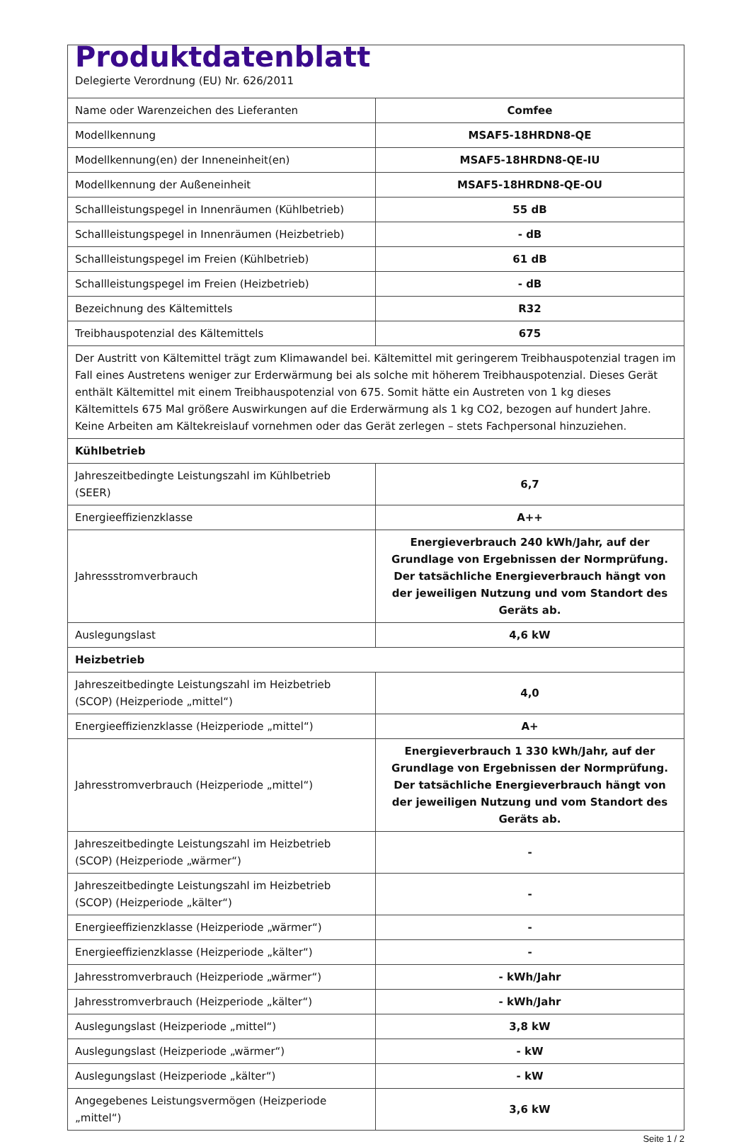| Produktdatenblatt Delegierte Verordnung (EU) Nr. 626/2011 | |
| Name oder Warenzeichen des Lieferanten | Comfee |
| Modellkennung | MSAF5-18HRDN8-QE |
| Modellkennung(en) der Inneneinheit(en) | MSAF5-18HRDN8-QE-IU |
| Modellkennung der Außeneinheit | MSAF5-18HRDN8-QE-OU |
| Schallleistungspegel in Innenräumen (Kühlbetrieb) | 55 dB |
| Schallleistungspegel in Innenräumen (Heizbetrieb) | - dB |
| Schallleistungspegel im Freien (Kühlbetrieb) | 61 dB |
| Schallleistungspegel im Freien (Heizbetrieb) | - dB |
| Bezeichnung des Kältemittels | R32 |
| Treibhauspotenzial des Kältemittels | 675 |
| Der Austritt von Kältemittel trägt zum Klimawandel bei. Kältemittel mit geringerem Treibhauspotenzial tragen im Fall eines Austretens weniger zur Erderwärmung bei als solche mit höherem Treibhauspotenzial. Dieses Gerät enthält Kältemittel mit einem Treibhauspotenzial von 675. Somit hätte ein Austreten von 1 kg dieses Kältemittels 675 Mal größere Auswirkungen auf die Erderwärmung als 1 kg CO2, bezogen auf hundert Jahre. Keine Arbeiten am Kältekreislauf vornehmen oder das Gerät zerlegen – stets Fachpersonal hinzuziehen. | |
| Kühlbetrieb | |
| Jahreszeitbedingte Leistungszahl im Kühlbetrieb (SEER) | 6,7 |
| Energieeffizienzklasse | A++ |
| Jahressstromverbrauch | Energieverbrauch 240 kWh/Jahr, auf der Grundlage von Ergebnissen der Normprüfung. Der tatsächliche Energieverbrauch hängt von der jeweiligen Nutzung und vom Standort des Geräts ab. |
| Auslegungslast | 4,6 kW |
| Heizbetrieb | |
| Jahreszeitbedingte Leistungszahl im Heizbetrieb (SCOP) (Heizperiode „mittel“) | 4,0 |
| Energieeffizienzklasse (Heizperiode „mittel“) | A+ |
| Jahresstromverbrauch (Heizperiode „mittel“) | Energieverbrauch 1 330 kWh/Jahr, auf der Grundlage von Ergebnissen der Normprüfung. Der tatsächliche Energieverbrauch hängt von der jeweiligen Nutzung und vom Standort des Geräts ab. |
| Jahreszeitbedingte Leistungszahl im Heizbetrieb (SCOP) (Heizperiode „wärmer“) | - |
| Jahreszeitbedingte Leistungszahl im Heizbetrieb (SCOP) (Heizperiode „kälter“) | - |
| Energieeffizienzklasse (Heizperiode „wärmer“) | - |
| Energieeffizienzklasse (Heizperiode „kälter“) | - |
| Jahresstromverbrauch (Heizperiode „wärmer“) | - kWh/Jahr |
| Jahresstromverbrauch (Heizperiode „kälter“) | - kWh/Jahr |
| Auslegungslast (Heizperiode „mittel“) | 3,8 kW |
| Auslegungslast (Heizperiode „wärmer“) | - kW |
| Auslegungslast (Heizperiode „kälter“) | - kW |
| Angegebenes Leistungsvermögen (Heizperiode „mittel“) | 3,6 kW |
Seite 1 / 2